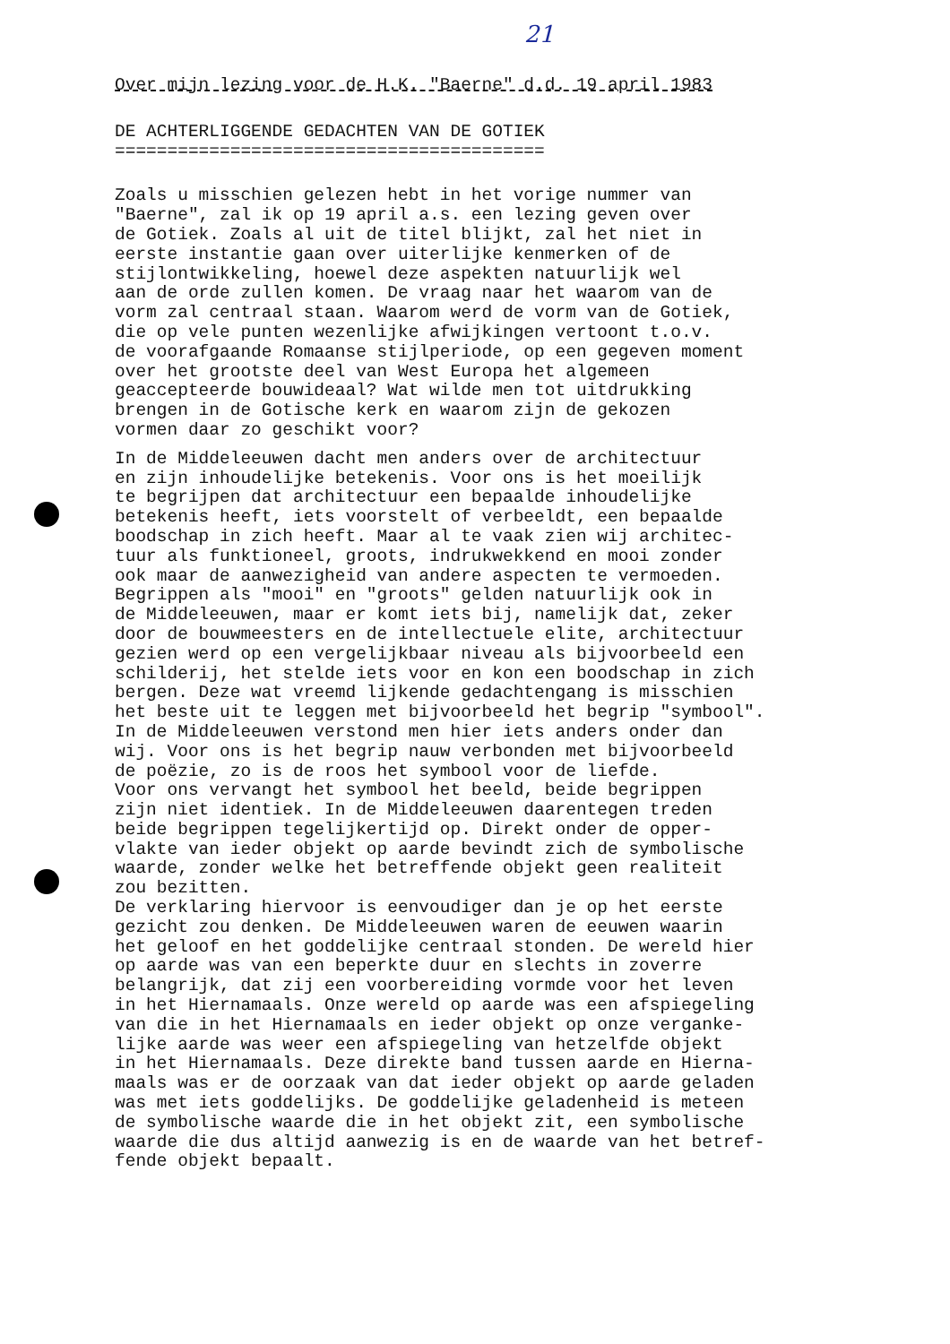21
Over mijn lezing voor de H.K. "Baerne" d.d. 19 april 1983
DE ACHTERLIGGENDE GEDACHTEN VAN DE GOTIEK =========================================
Zoals u misschien gelezen hebt in het vorige nummer van "Baerne", zal ik op 19 april a.s. een lezing geven over de Gotiek. Zoals al uit de titel blijkt, zal het niet in eerste instantie gaan over uiterlijke kenmerken of de stijlontwikkeling, hoewel deze aspekten natuurlijk wel aan de orde zullen komen. De vraag naar het waarom van de vorm zal centraal staan. Waarom werd de vorm van de Gotiek, die op vele punten wezenlijke afwijkingen vertoont t.o.v. de voorafgaande Romaanse stijlperiode, op een gegeven moment over het grootste deel van West Europa het algemeen geaccepteerde bouwideaal? Wat wilde men tot uitdrukking brengen in de Gotische kerk en waarom zijn de gekozen vormen daar zo geschikt voor?
In de Middeleeuwen dacht men anders over de architectuur en zijn inhoudelijke betekenis. Voor ons is het moeilijk te begrijpen dat architectuur een bepaalde inhoudelijke betekenis heeft, iets voorstelt of verbeeldt, een bepaalde boodschap in zich heeft. Maar al te vaak zien wij architec- tuur als funktioneel, groots, indrukwekkend en mooi zonder ook maar de aanwezigheid van andere aspecten te vermoeden. Begrippen als "mooi" en "groots" gelden natuurlijk ook in de Middeleeuwen, maar er komt iets bij, namelijk dat, zeker door de bouwmeesters en de intellectuele elite, architectuur gezien werd op een vergelijkbaar niveau als bijvoorbeeld een schilderij, het stelde iets voor en kon een boodschap in zich bergen. Deze wat vreemd lijkende gedachtengang is misschien het beste uit te leggen met bijvoorbeeld het begrip "symbool". In de Middeleeuwen verstond men hier iets anders onder dan wij. Voor ons is het begrip nauw verbonden met bijvoorbeeld de poëzie, zo is de roos het symbool voor de liefde. Voor ons vervangt het symbool het beeld, beide begrippen zijn niet identiek. In de Middeleeuwen daarentegen treden beide begrippen tegelijkertijd op. Direkt onder de opper- vlakte van ieder objekt op aarde bevindt zich de symbolische waarde, zonder welke het betreffende objekt geen realiteit zou bezitten. De verklaring hiervoor is eenvoudiger dan je op het eerste gezicht zou denken. De Middeleeuwen waren de eeuwen waarin het geloof en het goddelijke centraal stonden. De wereld hier op aarde was van een beperkte duur en slechts in zoverre belangrijk, dat zij een voorbereiding vormde voor het leven in het Hiernamaals. Onze wereld op aarde was een afspiegeling van die in het Hiernamaals en ieder objekt op onze verganke- lijke aarde was weer een afspiegeling van hetzelfde objekt in het Hiernamaals. Deze direkte band tussen aarde en Hierna- maals was er de oorzaak van dat ieder objekt op aarde geladen was met iets goddelijks. De goddelijke geladenheid is meteen de symbolische waarde die in het objekt zit, een symbolische waarde die dus altijd aanwezig is en de waarde van het betref- fende objekt bepaalt.